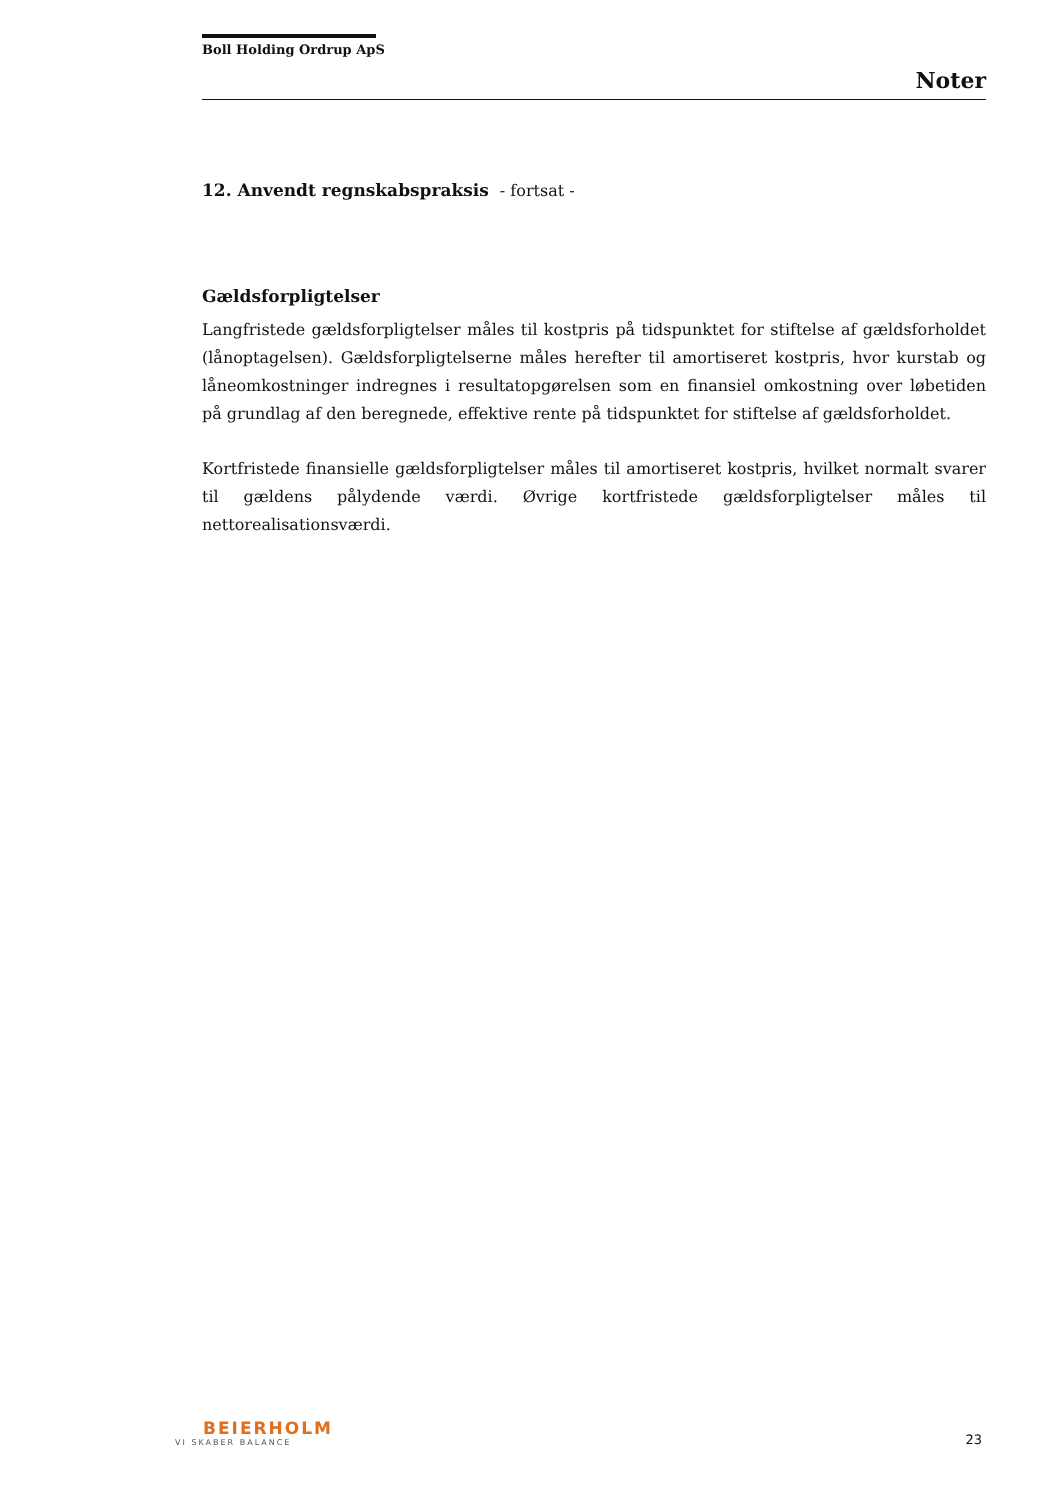Boll Holding Ordrup ApS
Noter
12. Anvendt regnskabspraksis - fortsat -
Gældsforpligtelser
Langfristede gældsforpligtelser måles til kostpris på tidspunktet for stiftelse af gældsforholdet (lånoptagelsen). Gældsforpligtelserne måles herefter til amortiseret kostpris, hvor kurstab og låneomkostninger indregnes i resultatopgørelsen som en finansiel omkostning over løbetiden på grundlag af den beregnede, effektive rente på tidspunktet for stiftelse af gældsforholdet.
Kortfristede finansielle gældsforpligtelser måles til amortiseret kostpris, hvilket normalt svarer til gældens pålydende værdi. Øvrige kortfristede gældsforpligtelser måles til nettorealisationsværdi.
BEIERHOLM
VI SKABER BALANCE
23